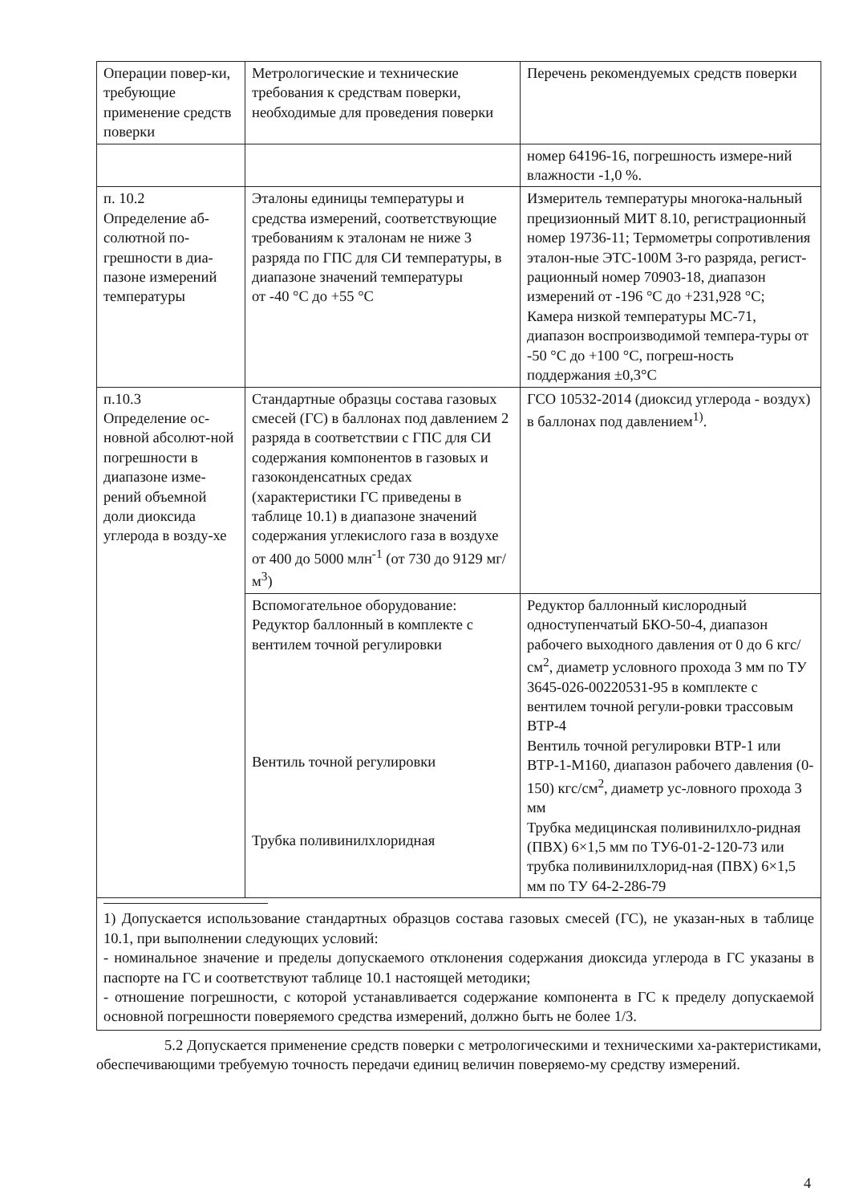| Операции повер-ки, требующие применение средств поверки | Метрологические и технические требования к средствам поверки, необходимые для проведения поверки | Перечень рекомендуемых средств поверки |
| | | номер 64196-16, погрешность измере-ний влажности -1,0 %. |
| п. 10.2 Определение аб-солютной по-грешности в диа-пазоне измерений температуры | Эталоны единицы температуры и средства измерений, соответствующие требованиям к эталонам не ниже 3 разряда по ГПС для СИ температуры, в диапазоне значений температуры от -40 °С до +55 °С | Измеритель температуры многока-нальный прецизионный МИТ 8.10, регистрационный номер 19736-11; Термометры сопротивления эталон-ные ЭТС-100М 3-го разряда, регист-рационный номер 70903-18, диапазон измерений от -196 °С до +231,928 °С; Камера низкой температуры МС-71, диапазон воспроизводимой темпера-туры от -50 °С до +100 °С, погреш-ность поддержания ±0,3°С |
| п.10.3 Определение ос-новной абсолют-ной погрешности в диапазоне изме-рений объемной доли диоксида углерода в возду-хе | Стандартные образцы состава газовых смесей (ГС) в баллонах под давлением 2 разряда в соответствии с ГПС для СИ содержания компонентов в газовых и газоконденсатных средах (характеристики ГС приведены в таблице 10.1) в диапазоне значений содержания углекислого газа в воздухе от 400 до 5000 млн<sup>-1</sup> (от 730 до 9129 мг/м<sup>3</sup>) | ГСО 10532-2014 (диоксид углерода - воздух) в баллонах под давлением<sup>1)</sup>. |
| | Вспомогательное оборудование: Редуктор баллонный в комплекте с вентилем точной регулировки Вентиль точной регулировки Трубка поливинилхлоридная | Редуктор баллонный кислородный одноступенчатый БКО-50-4, диапазон рабочего выходного давления от 0 до 6 кгс/см<sup>2</sup>, диаметр условного прохода 3 мм по ТУ 3645-026-00220531-95 в комплекте с вентилем точной регули-ровки трассовым ВТР-4 Вентиль точной регулировки ВТР-1 или ВТР-1-М160, диапазон рабочего давления (0-150) кгс/см<sup>2</sup>, диаметр ус-ловного прохода 3 мм Трубка медицинская поливинилхло-ридная (ПВХ) 6×1,5 мм по ТУ6-01-2-120-73 или трубка поливинилхлорид-ная (ПВХ) 6×1,5 мм по ТУ 64-2-286-79 |
1) Допускается использование стандартных образцов состава газовых смесей (ГС), не указан-ных в таблице 10.1, при выполнении следующих условий:
- номинальное значение и пределы допускаемого отклонения содержания диоксида углерода в ГС указаны в паспорте на ГС и соответствуют таблице 10.1 настоящей методики;
- отношение погрешности, с которой устанавливается содержание компонента в ГС к пределу допускаемой основной погрешности поверяемого средства измерений, должно быть не более 1/3.
5.2 Допускается применение средств поверки с метрологическими и техническими ха-рактеристиками, обеспечивающими требуемую точность передачи единиц величин поверяемо-му средству измерений.
4